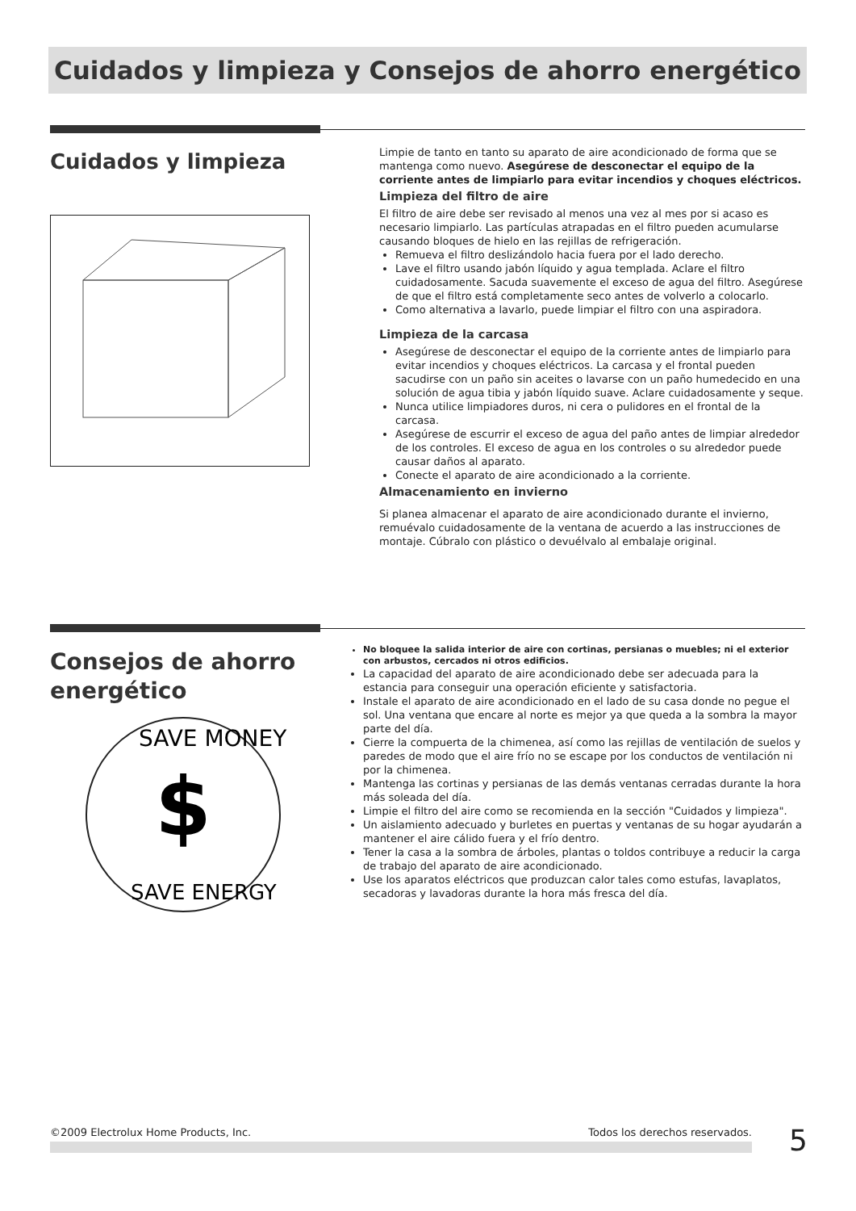Cuidados y limpieza y Consejos de ahorro energético
Cuidados y limpieza
Limpie de tanto en tanto su aparato de aire acondicionado de forma que se mantenga como nuevo. Asegúrese de desconectar el equipo de la corriente antes de limpiarlo para evitar incendios y choques eléctricos.
Limpieza del filtro de aire
El filtro de aire debe ser revisado al menos una vez al mes por si acaso es necesario limpiarlo. Las partículas atrapadas en el filtro pueden acumularse causando bloques de hielo en las rejillas de refrigeración.
Remueva el filtro deslizándolo hacia fuera por el lado derecho.
Lave el filtro usando jabón líquido y agua templada. Aclare el filtro cuidadosamente. Sacuda suavemente el exceso de agua del filtro. Asegúrese de que el filtro está completamente seco antes de volverlo a colocarlo.
Como alternativa a lavarlo, puede limpiar el filtro con una aspiradora.
Limpieza de la carcasa
Asegúrese de desconectar el equipo de la corriente antes de limpiarlo para evitar incendios y choques eléctricos. La carcasa y el frontal pueden sacudirse con un paño sin aceites o lavarse con un paño humedecido en una solución de agua tibia y jabón líquido suave. Aclare cuidadosamente y seque.
Nunca utilice limpiadores duros, ni cera o pulidores en el frontal de la carcasa.
Asegúrese de escurrir el exceso de agua del paño antes de limpiar alrededor de los controles. El exceso de agua en los controles o su alrededor puede causar daños al aparato.
Conecte el aparato de aire acondicionado a la corriente.
Almacenamiento en invierno
Si planea almacenar el aparato de aire acondicionado durante el invierno, remuévalo cuidadosamente de la ventana de acuerdo a las instrucciones de montaje. Cúbralo con plástico o devuélvalo al embalaje original.
Consejos de ahorro energético
SAVE MONEY
$
SAVE ENERGY
No bloquee la salida interior de aire con cortinas, persianas o muebles; ni el exterior con arbustos, cercados ni otros edificios.
La capacidad del aparato de aire acondicionado debe ser adecuada para la estancia para conseguir una operación eficiente y satisfactoria.
Instale el aparato de aire acondicionado en el lado de su casa donde no pegue el sol. Una ventana que encare al norte es mejor ya que queda a la sombra la mayor parte del día.
Cierre la compuerta de la chimenea, así como las rejillas de ventilación de suelos y paredes de modo que el aire frío no se escape por los conductos de ventilación ni por la chimenea.
Mantenga las cortinas y persianas de las demás ventanas cerradas durante la hora más soleada del día.
Limpie el filtro del aire como se recomienda en la sección "Cuidados y limpieza".
Un aislamiento adecuado y burletes en puertas y ventanas de su hogar ayudarán a mantener el aire cálido fuera y el frío dentro.
Tener la casa a la sombra de árboles, plantas o toldos contribuye a reducir la carga de trabajo del aparato de aire acondicionado.
Use los aparatos eléctricos que produzcan calor tales como estufas, lavaplatos, secadoras y lavadoras durante la hora más fresca del día.
©2009 Electrolux Home Products, Inc. Todos los derechos reservados. 5